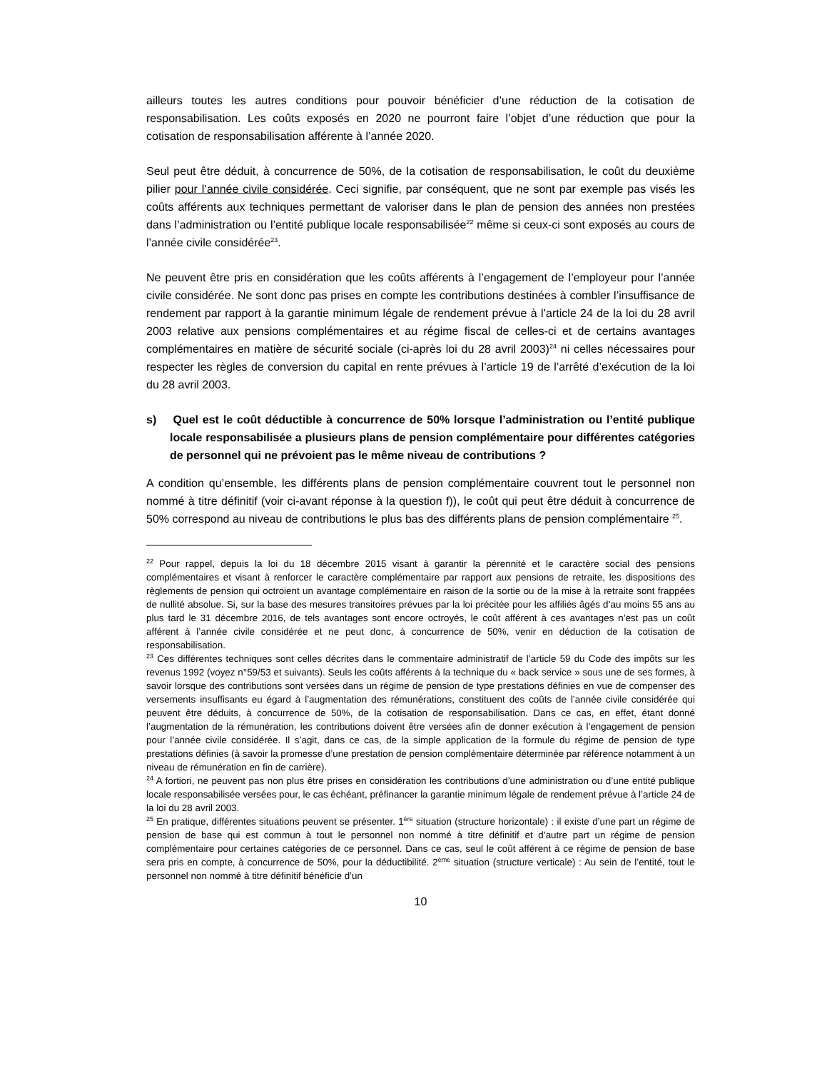ailleurs toutes les autres conditions pour pouvoir bénéficier d’une réduction de la cotisation de responsabilisation. Les coûts exposés en 2020 ne pourront faire l’objet d’une réduction que pour la cotisation de responsabilisation afférente à l’année 2020.
Seul peut être déduit, à concurrence de 50%, de la cotisation de responsabilisation, le coût du deuxième pilier pour l’année civile considérée. Ceci signifie, par conséquent, que ne sont par exemple pas visés les coûts afférents aux techniques permettant de valoriser dans le plan de pension des années non prestées dans l’administration ou l’entité publique locale responsabilisée<sup>22</sup> même si ceux-ci sont exposés au cours de l’année civile considérée<sup>23</sup>.
Ne peuvent être pris en considération que les coûts afférents à l’engagement de l’employeur pour l’année civile considérée. Ne sont donc pas prises en compte les contributions destinées à combler l’insuffisance de rendement par rapport à la garantie minimum légale de rendement prévue à l’article 24 de la loi du 28 avril 2003 relative aux pensions complémentaires et au régime fiscal de celles-ci et de certains avantages complémentaires en matière de sécurité sociale (ci-après loi du 28 avril 2003)<sup>24</sup> ni celles nécessaires pour respecter les règles de conversion du capital en rente prévues à l’article 19 de l’arrêté d’exécution de la loi du 28 avril 2003.
s) Quel est le coût déductible à concurrence de 50% lorsque l’administration ou l’entité publique locale responsabilisée a plusieurs plans de pension complémentaire pour différentes catégories de personnel qui ne prévoient pas le même niveau de contributions ?
A condition qu’ensemble, les différents plans de pension complémentaire couvrent tout le personnel non nommé à titre définitif (voir ci-avant réponse à la question f)), le coût qui peut être déduit à concurrence de 50% correspond au niveau de contributions le plus bas des différents plans de pension complémentaire <sup>25</sup>.
<sup>22</sup> Pour rappel, depuis la loi du 18 décembre 2015 visant à garantir la pérennité et le caractère social des pensions complémentaires et visant à renforcer le caractère complémentaire par rapport aux pensions de retraite, les dispositions des règlements de pension qui octroient un avantage complémentaire en raison de la sortie ou de la mise à la retraite sont frappées de nullité absolue. Si, sur la base des mesures transitoires prévues par la loi précitée pour les affiliés âgés d’au moins 55 ans au plus tard le 31 décembre 2016, de tels avantages sont encore octroyés, le coût afférent à ces avantages n’est pas un coût afférent à l’année civile considérée et ne peut donc, à concurrence de 50%, venir en déduction de la cotisation de responsabilisation.
<sup>23</sup> Ces différentes techniques sont celles décrites dans le commentaire administratif de l’article 59 du Code des impôts sur les revenus 1992 (voyez n°59/53 et suivants). Seuls les coûts afférents à la technique du « back service » sous une de ses formes, à savoir lorsque des contributions sont versées dans un régime de pension de type prestations définies en vue de compenser des versements insuffisants eu égard à l’augmentation des rémunérations, constituent des coûts de l’année civile considérée qui peuvent être déduits, à concurrence de 50%, de la cotisation de responsabilisation. Dans ce cas, en effet, étant donné l’augmentation de la rémunération, les contributions doivent être versées afin de donner exécution à l’engagement de pension pour l’année civile considérée. Il s’agit, dans ce cas, de la simple application de la formule du régime de pension de type prestations définies (à savoir la promesse d’une prestation de pension complémentaire déterminée par référence notamment à un niveau de rémunération en fin de carrière).
<sup>24</sup> A fortiori, ne peuvent pas non plus être prises en considération les contributions d’une administration ou d’une entité publique locale responsabilisée versées pour, le cas échéant, préfinancer la garantie minimum légale de rendement prévue à l’article 24 de la loi du 28 avril 2003.
<sup>25</sup> En pratique, différentes situations peuvent se présenter. 1<sup>ère</sup> situation (structure horizontale) : il existe d’une part un régime de pension de base qui est commun à tout le personnel non nommé à titre définitif et d’autre part un régime de pension complémentaire pour certaines catégories de ce personnel. Dans ce cas, seul le coût afférent à ce régime de pension de base sera pris en compte, à concurrence de 50%, pour la déductibilité. 2<sup>ème</sup> situation (structure verticale) : Au sein de l’entité, tout le personnel non nommé à titre définitif bénéficie d’un
10